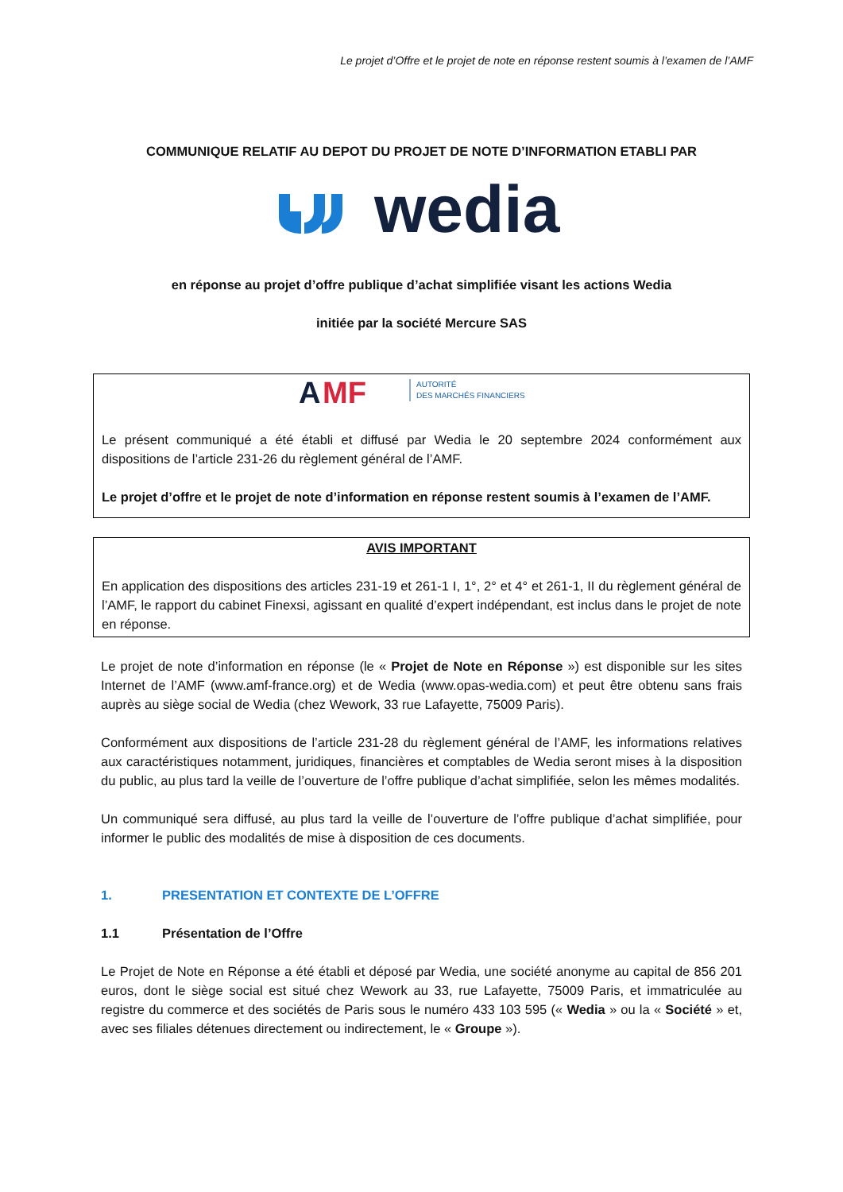Le projet d’Offre et le projet de note en réponse restent soumis à l’examen de l’AMF
COMMUNIQUE RELATIF AU DEPOT DU PROJET DE NOTE D’INFORMATION ETABLI PAR
wedia
en réponse au projet d’offre publique d’achat simplifiée visant les actions Wedia
initiée par la société Mercure SAS
A
MF
AUTORITÉ
DES MARCHÉS FINANCIERS
Le présent communiqué a été établi et diffusé par Wedia le 20 septembre 2024 conformément aux dispositions de l’article 231-26 du règlement général de l’AMF.
Le projet d’offre et le projet de note d’information en réponse restent soumis à l’examen de l’AMF.
AVIS IMPORTANT
En application des dispositions des articles 231-19 et 261-1 I, 1°, 2° et 4° et 261-1, II du règlement général de l’AMF, le rapport du cabinet Finexsi, agissant en qualité d’expert indépendant, est inclus dans le projet de note en réponse.
Le projet de note d’information en réponse (le « Projet de Note en Réponse ») est disponible sur les sites Internet de l’AMF (www.amf-france.org) et de Wedia (www.opas-wedia.com) et peut être obtenu sans frais auprès au siège social de Wedia (chez Wework, 33 rue Lafayette, 75009 Paris).
Conformément aux dispositions de l’article 231-28 du règlement général de l’AMF, les informations relatives aux caractéristiques notamment, juridiques, financières et comptables de Wedia seront mises à la disposition du public, au plus tard la veille de l’ouverture de l’offre publique d’achat simplifiée, selon les mêmes modalités.
Un communiqué sera diffusé, au plus tard la veille de l’ouverture de l’offre publique d’achat simplifiée, pour informer le public des modalités de mise à disposition de ces documents.
1. PRESENTATION ET CONTEXTE DE L’OFFRE
1.1 Présentation de l’Offre
Le Projet de Note en Réponse a été établi et déposé par Wedia, une société anonyme au capital de 856 201 euros, dont le siège social est situé chez Wework au 33, rue Lafayette, 75009 Paris, et immatriculée au registre du commerce et des sociétés de Paris sous le numéro 433 103 595 (« Wedia » ou la « Société » et, avec ses filiales détenues directement ou indirectement, le « Groupe »).